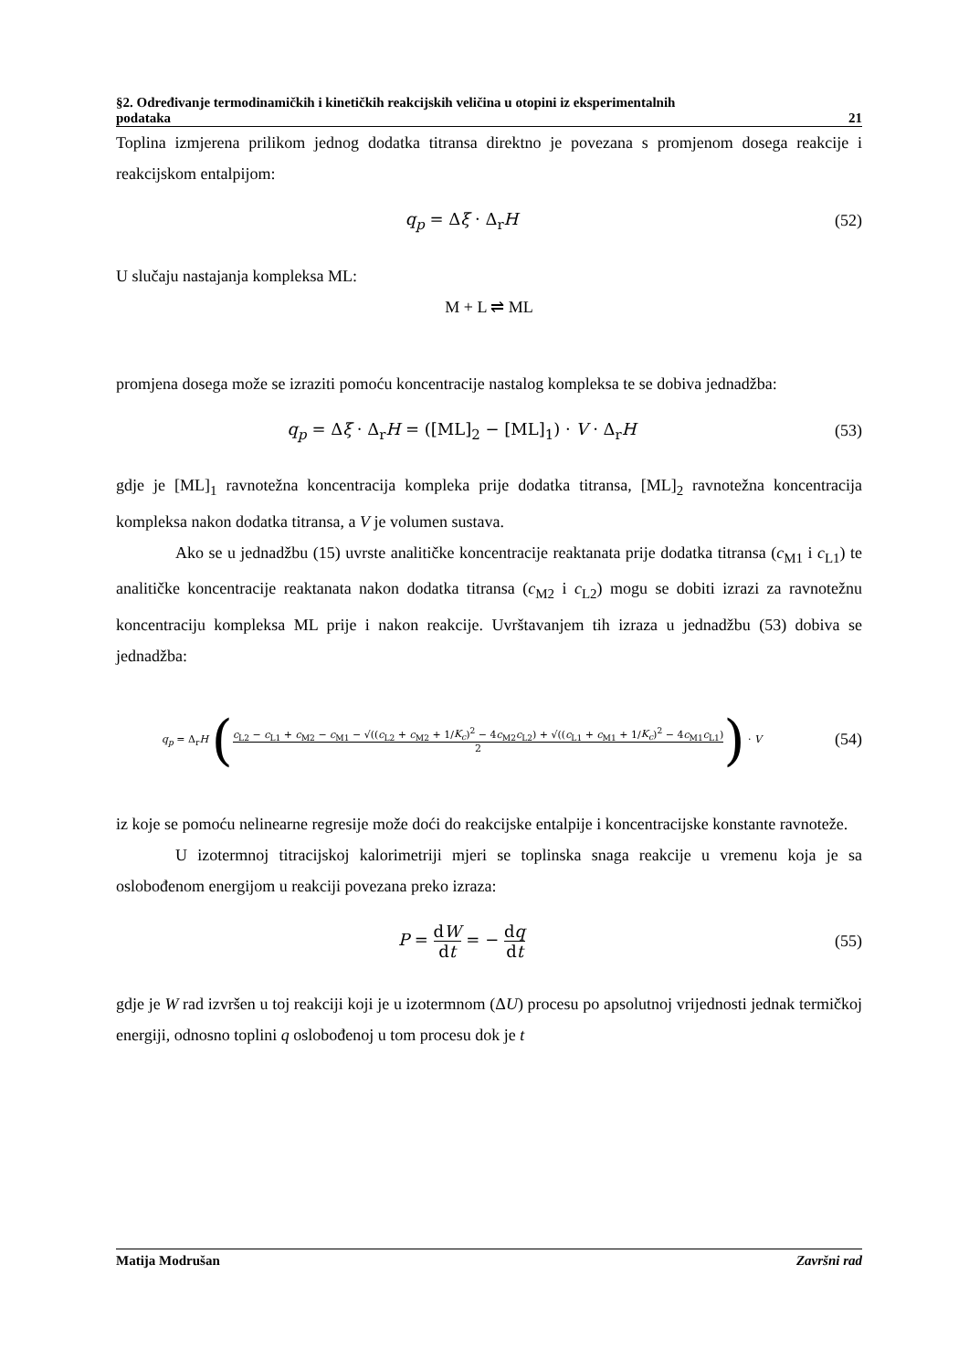§2. Određivanje termodinamičkih i kinetičkih reakcijskih veličina u otopini iz eksperimentalnih
podataka 21
Toplina izmjerena prilikom jednog dodatka titransa direktno je povezana s promjenom dosega reakcije i reakcijskom entalpijom:
q<sub>p</sub> = Δξ · Δ<sub>r</sub>H (52)
U slučaju nastajanja kompleksa ML:
M + L ⇌ ML
promjena dosega može se izraziti pomoću koncentracije nastalog kompleksa te se dobiva jednadžba:
q<sub>p</sub> = Δξ · Δ<sub>r</sub>H = ([ML]<sub>2</sub> − [ML]<sub>1</sub>) · V · Δ<sub>r</sub>H
(53)
gdje je [ML]<sub>1</sub> ravnotežna koncentracija kompleka prije dodatka titransa, [ML]<sub>2</sub> ravnotežna koncentracija kompleksa nakon dodatka titransa, a V je volumen sustava.
Ako se u jednadžbu (15) uvrste analitičke koncentracije reaktanata prije dodatka titransa (c<sub>M1</sub> i c<sub>L1</sub>) te analitičke koncentracije reaktanata nakon dodatka titransa (c<sub>M2</sub> i c<sub>L2</sub>) mogu se dobiti izrazi za ravnotežnu koncentraciju kompleksa ML prije i nakon reakcije. Uvrštavanjem tih izraza u jednadžbu (53) dobiva se jednadžba:
q<sub>p</sub> = Δ<sub>r</sub>H (c<sub>L2</sub> − c<sub>L1</sub> + c<sub>M2</sub> − c<sub>M1</sub> − √((c<sub>L2</sub> + c<sub>M2</sub> + 1/K<sub>c</sub>)<sup>2</sup> − 4c<sub>M2</sub>c<sub>L2</sub>) + √((c<sub>L1</sub> + c<sub>M1</sub> + 1/K<sub>c</sub>)<sup>2</sup> − 4c<sub>M1</sub>c<sub>L1</sub>) 2) · V
(54)
iz koje se pomoću nelinearne regresije može doći do reakcijske entalpije i koncentracijske konstante ravnoteže.
U izotermnoj titracijskoj kalorimetriji mjeri se toplinska snaga reakcije u vremenu koja je sa oslobođenom energijom u reakciji povezana preko izraza:
P = dW dt = − dq dt (55)
gdje je W rad izvršen u toj reakciji koji je u izotermnom (ΔU) procesu po apsolutnoj vrijednosti jednak termičkoj energiji, odnosno toplini q oslobođenoj u tom procesu dok je t
Matija Modrušan Završni rad